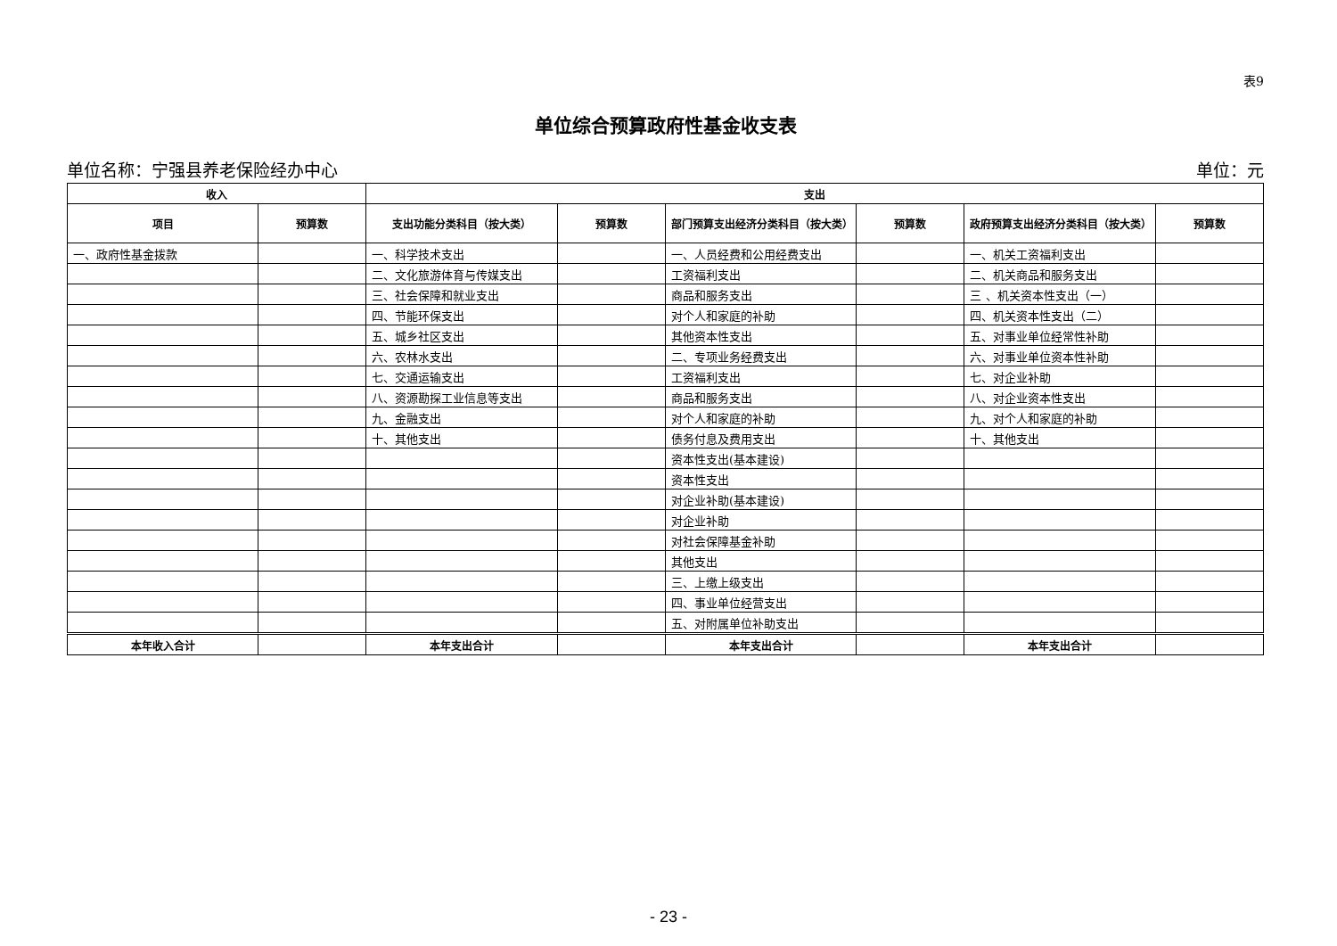表9
单位综合预算政府性基金收支表
单位名称：宁强县养老保险经办中心 单位：元
| 收入 | | 支出 | | | | | |
| --- | --- | --- | --- | --- | --- | --- | --- |
| 项目 | 预算数 | 支出功能分类科目（按大类） | 预算数 | 部门预算支出经济分类科目（按大类） | 预算数 | 政府预算支出经济分类科目（按大类） | 预算数 |
| 一、政府性基金拨款 | | 一、科学技术支出 | | 一、人员经费和公用经费支出 | | 一、机关工资福利支出 | |
| | | 二、文化旅游体育与传媒支出 | | 工资福利支出 | | 二、机关商品和服务支出 | |
| | | 三、社会保障和就业支出 | | 商品和服务支出 | | 三 、机关资本性支出（一） | |
| | | 四、节能环保支出 | | 对个人和家庭的补助 | | 四、机关资本性支出（二） | |
| | | 五、城乡社区支出 | | 其他资本性支出 | | 五、对事业单位经常性补助 | |
| | | 六、农林水支出 | | 二、专项业务经费支出 | | 六、对事业单位资本性补助 | |
| | | 七、交通运输支出 | | 工资福利支出 | | 七、对企业补助 | |
| | | 八、资源勘探工业信息等支出 | | 商品和服务支出 | | 八、对企业资本性支出 | |
| | | 九、金融支出 | | 对个人和家庭的补助 | | 九、对个人和家庭的补助 | |
| | | 十、其他支出 | | 债务付息及费用支出 | | 十、其他支出 | |
| | | | | 资本性支出(基本建设) | | | |
| | | | | 资本性支出 | | | |
| | | | | 对企业补助(基本建设) | | | |
| | | | | 对企业补助 | | | |
| | | | | 对社会保障基金补助 | | | |
| | | | | 其他支出 | | | |
| | | | | 三、上缴上级支出 | | | |
| | | | | 四、事业单位经营支出 | | | |
| | | | | 五、对附属单位补助支出 | | | |
| 本年收入合计 | | 本年支出合计 | | 本年支出合计 | | 本年支出合计 | |
- 23 -